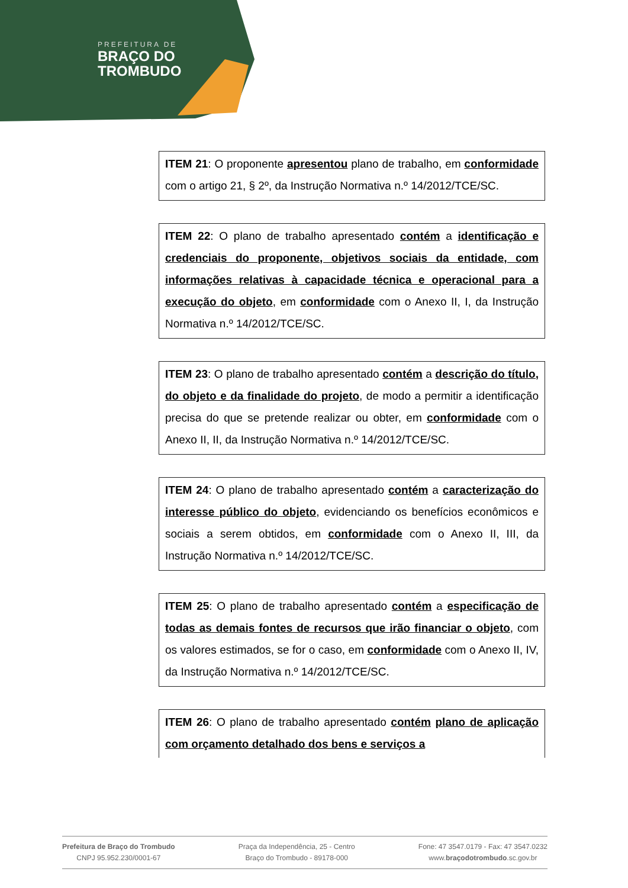PREFEITURA DE
BRAÇO DO
TROMBUDO
ITEM 21: O proponente apresentou plano de trabalho, em conformidade com o artigo 21, § 2º, da Instrução Normativa n.º 14/2012/TCE/SC.
ITEM 22: O plano de trabalho apresentado contém a identificação e credenciais do proponente, objetivos sociais da entidade, com informações relativas à capacidade técnica e operacional para a execução do objeto, em conformidade com o Anexo II, I, da Instrução Normativa n.º 14/2012/TCE/SC.
ITEM 23: O plano de trabalho apresentado contém a descrição do título, do objeto e da finalidade do projeto, de modo a permitir a identificação precisa do que se pretende realizar ou obter, em conformidade com o Anexo II, II, da Instrução Normativa n.º 14/2012/TCE/SC.
ITEM 24: O plano de trabalho apresentado contém a caracterização do interesse público do objeto, evidenciando os benefícios econômicos e sociais a serem obtidos, em conformidade com o Anexo II, III, da Instrução Normativa n.º 14/2012/TCE/SC.
ITEM 25: O plano de trabalho apresentado contém a especificação de todas as demais fontes de recursos que irão financiar o objeto, com os valores estimados, se for o caso, em conformidade com o Anexo II, IV, da Instrução Normativa n.º 14/2012/TCE/SC.
ITEM 26: O plano de trabalho apresentado contém plano de aplicação com orçamento detalhado dos bens e serviços a
Prefeitura de Braço do Trombudo
CNPJ 95.952.230/0001-67
Praça da Independência, 25 - Centro
Braço do Trombudo - 89178-000
Fone: 47 3547.0179 - Fax: 47 3547.0232
www.braçodotrombudo.sc.gov.br